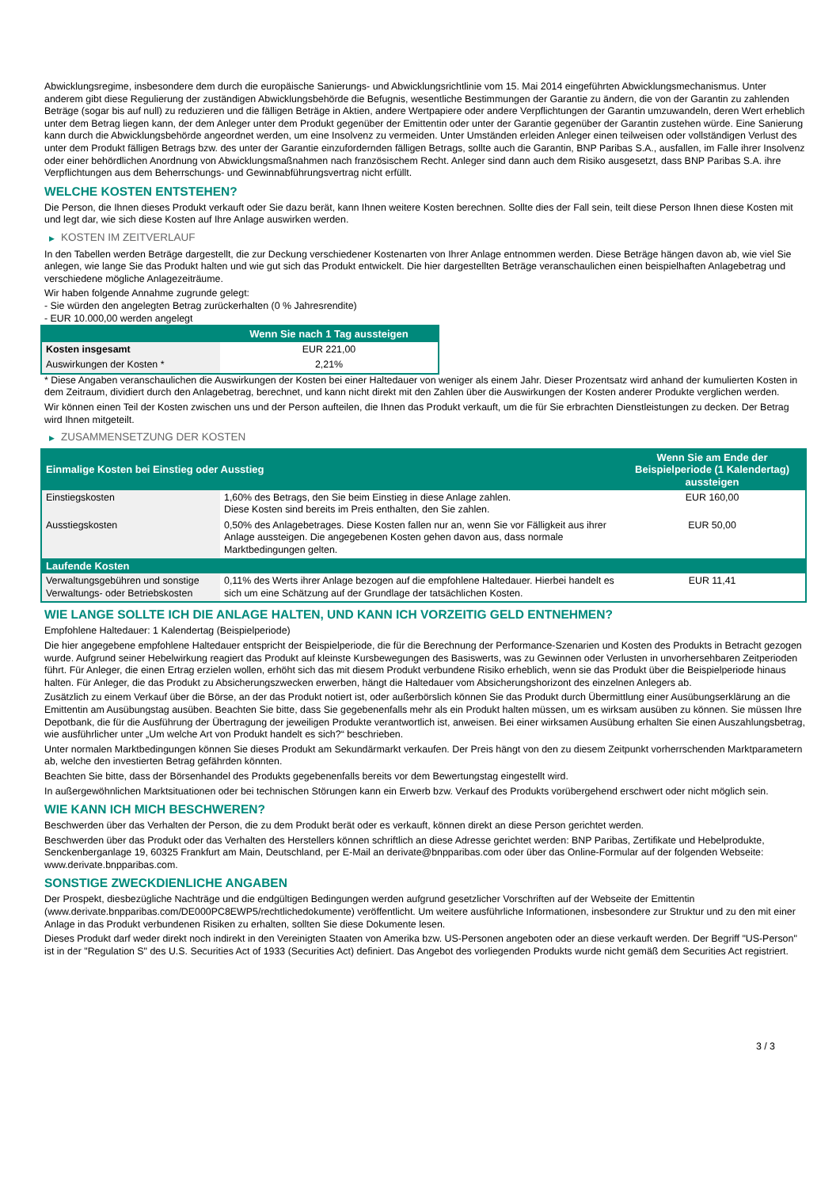Abwicklungsregime, insbesondere dem durch die europäische Sanierungs- und Abwicklungsrichtlinie vom 15. Mai 2014 eingeführten Abwicklungsmechanismus. Unter anderem gibt diese Regulierung der zuständigen Abwicklungsbehörde die Befugnis, wesentliche Bestimmungen der Garantie zu ändern, die von der Garantin zu zahlenden Beträge (sogar bis auf null) zu reduzieren und die fälligen Beträge in Aktien, andere Wertpapiere oder andere Verpflichtungen der Garantin umzuwandeln, deren Wert erheblich unter dem Betrag liegen kann, der dem Anleger unter dem Produkt gegenüber der Emittentin oder unter der Garantie gegenüber der Garantin zustehen würde. Eine Sanierung kann durch die Abwicklungsbehörde angeordnet werden, um eine Insolvenz zu vermeiden. Unter Umständen erleiden Anleger einen teilweisen oder vollständigen Verlust des unter dem Produkt fälligen Betrags bzw. des unter der Garantie einzufordernden fälligen Betrags, sollte auch die Garantin, BNP Paribas S.A., ausfallen, im Falle ihrer Insolvenz oder einer behördlichen Anordnung von Abwicklungsmaßnahmen nach französischem Recht. Anleger sind dann auch dem Risiko ausgesetzt, dass BNP Paribas S.A. ihre Verpflichtungen aus dem Beherrschungs- und Gewinnabführungsvertrag nicht erfüllt.
WELCHE KOSTEN ENTSTEHEN?
Die Person, die Ihnen dieses Produkt verkauft oder Sie dazu berät, kann Ihnen weitere Kosten berechnen. Sollte dies der Fall sein, teilt diese Person Ihnen diese Kosten mit und legt dar, wie sich diese Kosten auf Ihre Anlage auswirken werden.
▶ KOSTEN IM ZEITVERLAUF
In den Tabellen werden Beträge dargestellt, die zur Deckung verschiedener Kostenarten von Ihrer Anlage entnommen werden. Diese Beträge hängen davon ab, wie viel Sie anlegen, wie lange Sie das Produkt halten und wie gut sich das Produkt entwickelt. Die hier dargestellten Beträge veranschaulichen einen beispielhaften Anlagebetrag und verschiedene mögliche Anlagezeiträume.
Wir haben folgende Annahme zugrunde gelegt:
- Sie würden den angelegten Betrag zurückerhalten (0 % Jahresrendite)
- EUR 10.000,00 werden angelegt
| | Wenn Sie nach 1 Tag aussteigen |
| --- | --- |
| Kosten insgesamt | EUR 221,00 |
| Auswirkungen der Kosten * | 2,21% |
* Diese Angaben veranschaulichen die Auswirkungen der Kosten bei einer Haltedauer von weniger als einem Jahr. Dieser Prozentsatz wird anhand der kumulierten Kosten in dem Zeitraum, dividiert durch den Anlagebetrag, berechnet, und kann nicht direkt mit den Zahlen über die Auswirkungen der Kosten anderer Produkte verglichen werden.
Wir können einen Teil der Kosten zwischen uns und der Person aufteilen, die Ihnen das Produkt verkauft, um die für Sie erbrachten Dienstleistungen zu decken. Der Betrag wird Ihnen mitgeteilt.
▶ ZUSAMMENSETZUNG DER KOSTEN
| Einmalige Kosten bei Einstieg oder Ausstieg | | Wenn Sie am Ende der Beispielperiode (1 Kalendertag) aussteigen |
| --- | --- | --- |
| Einstiegskosten | 1,60% des Betrags, den Sie beim Einstieg in diese Anlage zahlen. Diese Kosten sind bereits im Preis enthalten, den Sie zahlen. | EUR 160,00 |
| Ausstiegskosten | 0,50% des Anlagebetrages. Diese Kosten fallen nur an, wenn Sie vor Fälligkeit aus ihrer Anlage aussteigen. Die angegebenen Kosten gehen davon aus, dass normale Marktbedingungen gelten. | EUR 50,00 |
| Laufende Kosten | | |
| Verwaltungsgebühren und sonstige Verwaltungs- oder Betriebskosten | 0,11% des Werts ihrer Anlage bezogen auf die empfohlene Haltedauer. Hierbei handelt es sich um eine Schätzung auf der Grundlage der tatsächlichen Kosten. | EUR 11,41 |
WIE LANGE SOLLTE ICH DIE ANLAGE HALTEN, UND KANN ICH VORZEITIG GELD ENTNEHMEN?
Empfohlene Haltedauer: 1 Kalendertag (Beispielperiode)
Die hier angegebene empfohlene Haltedauer entspricht der Beispielperiode, die für die Berechnung der Performance-Szenarien und Kosten des Produkts in Betracht gezogen wurde. Aufgrund seiner Hebelwirkung reagiert das Produkt auf kleinste Kursbewegungen des Basiswerts, was zu Gewinnen oder Verlusten in unvorhersehbaren Zeitperioden führt. Für Anleger, die einen Ertrag erzielen wollen, erhöht sich das mit diesem Produkt verbundene Risiko erheblich, wenn sie das Produkt über die Beispielperiode hinaus halten. Für Anleger, die das Produkt zu Absicherungszwecken erwerben, hängt die Haltedauer vom Absicherungshorizont des einzelnen Anlegers ab.
Zusätzlich zu einem Verkauf über die Börse, an der das Produkt notiert ist, oder außerbörslich können Sie das Produkt durch Übermittlung einer Ausübungserklärung an die Emittentin am Ausübungstag ausüben. Beachten Sie bitte, dass Sie gegebenenfalls mehr als ein Produkt halten müssen, um es wirksam ausüben zu können. Sie müssen Ihre Depotbank, die für die Ausführung der Übertragung der jeweiligen Produkte verantwortlich ist, anweisen. Bei einer wirksamen Ausübung erhalten Sie einen Auszahlungsbetrag, wie ausführlicher unter „Um welche Art von Produkt handelt es sich?“ beschrieben.
Unter normalen Marktbedingungen können Sie dieses Produkt am Sekundärmarkt verkaufen. Der Preis hängt von den zu diesem Zeitpunkt vorherrschenden Marktparametern ab, welche den investierten Betrag gefährden könnten.
Beachten Sie bitte, dass der Börsenhandel des Produkts gegebenenfalls bereits vor dem Bewertungstag eingestellt wird.
In außergewöhnlichen Marktsituationen oder bei technischen Störungen kann ein Erwerb bzw. Verkauf des Produkts vorübergehend erschwert oder nicht möglich sein.
WIE KANN ICH MICH BESCHWEREN?
Beschwerden über das Verhalten der Person, die zu dem Produkt berät oder es verkauft, können direkt an diese Person gerichtet werden.
Beschwerden über das Produkt oder das Verhalten des Herstellers können schriftlich an diese Adresse gerichtet werden: BNP Paribas, Zertifikate und Hebelprodukte, Senckenberganlage 19, 60325 Frankfurt am Main, Deutschland, per E-Mail an derivate@bnpparibas.com oder über das Online-Formular auf der folgenden Webseite: www.derivate.bnpparibas.com.
SONSTIGE ZWECKDIENLICHE ANGABEN
Der Prospekt, diesbezügliche Nachträge und die endgültigen Bedingungen werden aufgrund gesetzlicher Vorschriften auf der Webseite der Emittentin (www.derivate.bnpparibas.com/DE000PC8EWP5/rechtlichedokumente) veröffentlicht. Um weitere ausführliche Informationen, insbesondere zur Struktur und zu den mit einer Anlage in das Produkt verbundenen Risiken zu erhalten, sollten Sie diese Dokumente lesen.
Dieses Produkt darf weder direkt noch indirekt in den Vereinigten Staaten von Amerika bzw. US-Personen angeboten oder an diese verkauft werden. Der Begriff "US-Person" ist in der "Regulation S" des U.S. Securities Act of 1933 (Securities Act) definiert. Das Angebot des vorliegenden Produkts wurde nicht gemäß dem Securities Act registriert.
3 / 3